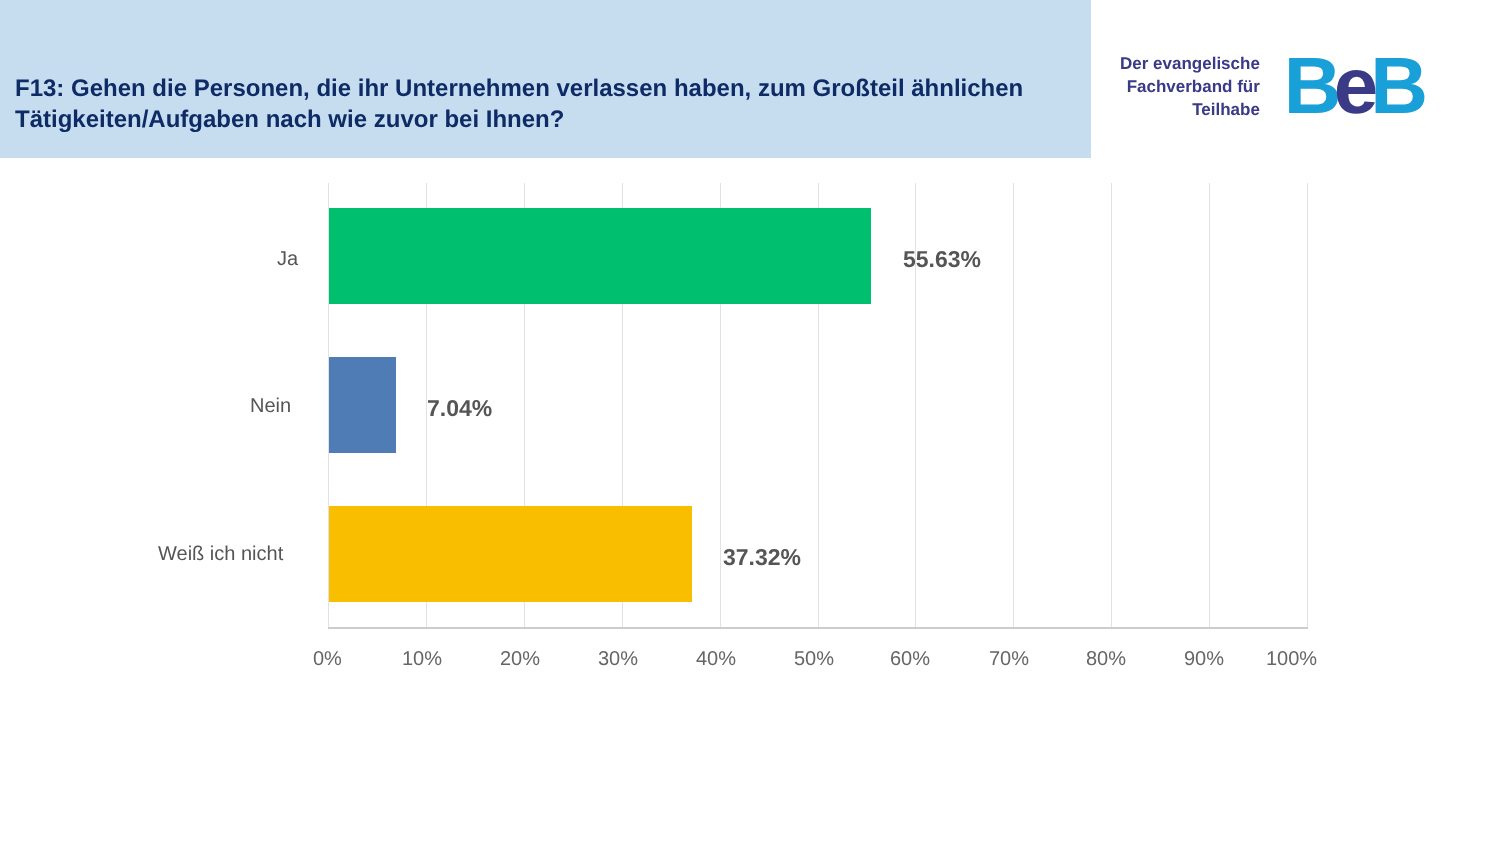F13: Gehen die Personen, die ihr Unternehmen verlassen haben, zum Großteil ähnlichen Tätigkeiten/Aufgaben nach wie zuvor bei Ihnen?
Der evangelische
Fachverband für
Teilhabe
Be B
Ja 55.63%
Nein 7.04%
Weiß ich nicht 37.32%
0% 10% 20% 30% 40% 50% 60% 70% 80% 90% 100%